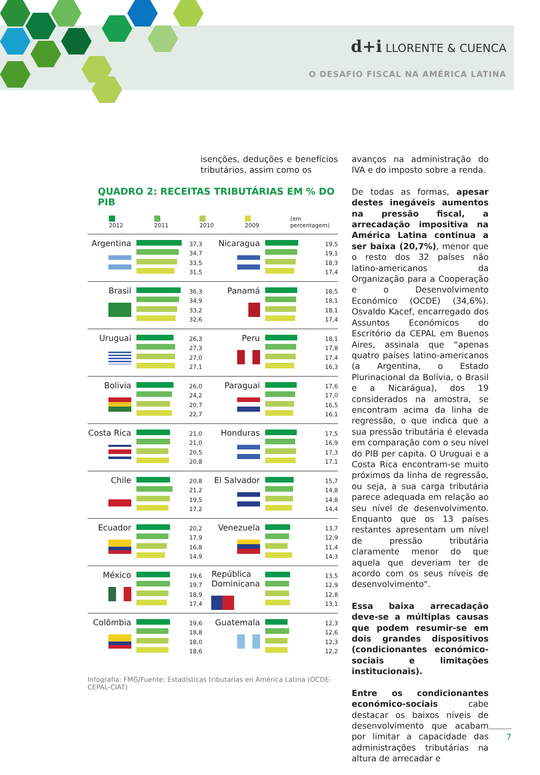d+i LLORENTE & CUENCA
O DESAFIO FISCAL NA AMÉRICA LATINA
isenções, deduções e benefícios tributários, assim como os
QUADRO 2: RECEITAS TRIBUTÁRIAS EM % DO PIB
2012 2011 2010 2009 (em percentagem)
| Argentina | | 37,3 34,7 33,5 31,5 | Nicaragua | | 19,5 19,1 18,3 17,4 |
| Brasil | | 36,3 34,9 33,2 32,6 | Panamá | | 18,5 18,1 18,1 17,4 |
| Uruguai | | 26,3 27,3 27,0 27,1 | Peru | | 18,1 17,8 17,4 16,3 |
| Bolivia | | 26,0 24,2 20,7 22,7 | Paraguai | | 17,6 17,0 16,5 16,1 |
| Costa Rica | | 21,0 21,0 20,5 20,8 | Honduras | | 17,5 16,9 17,3 17,1 |
| Chile | | 20,8 21,2 19,5 17,2 | El Salvador | | 15,7 14,8 14,8 14,4 |
| Ecuador | | 20,2 17,9 16,8 14,9 | Venezuela | | 13,7 12,9 11,4 14,3 |
| México | | 19,6 19,7 18,9 17,4 | República Dominicana | | 13,5 12,9 12,8 13,1 |
| Colômbia | | 19,6 18,8 18,0 18,6 | Guatemala | | 12,3 12,6 12,3 12,2 |
Infografia: FMG/Fuente: Estadísticas tributarias en América Latina (OCDE-CEPAL-CIAT)
avanços na administração do IVA e do imposto sobre a renda.
De todas as formas, apesar destes inegáveis aumentos na pressão fiscal, a arrecadação impositiva na América Latina continua a ser baixa (20,7%), menor que o resto dos 32 países não latino-americanos da Organização para a Cooperação e o Desenvolvimento Económico (OCDE) (34,6%). Osvaldo Kacef, encarregado dos Assuntos Económicos do Escritório da CEPAL em Buenos Aires, assinala que “apenas quatro países latino-americanos (a Argentina, o Estado Plurinacional da Bolívia, o Brasil e a Nicarágua), dos 19 considerados na amostra, se encontram acima da linha de regressão, o que indica que a sua pressão tributária é elevada em comparação com o seu nível do PIB per capita. O Uruguai e a Costa Rica encontram-se muito próximos da linha de regressão, ou seja, a sua carga tributária parece adequada em relação ao seu nível de desenvolvimento. Enquanto que os 13 países restantes apresentam um nível de pressão tributária claramente menor do que aquela que deveriam ter de acordo com os seus níveis de desenvolvimento".
Essa baixa arrecadação deve-se a múltiplas causas que podem resumir-se em dois grandes dispositivos (condicionantes económico-sociais e limitações institucionais).
Entre os condicionantes económico-sociais cabe destacar os baixos níveis de desenvolvimento que acabam por limitar a capacidade das administrações tributárias na altura de arrecadar e
7